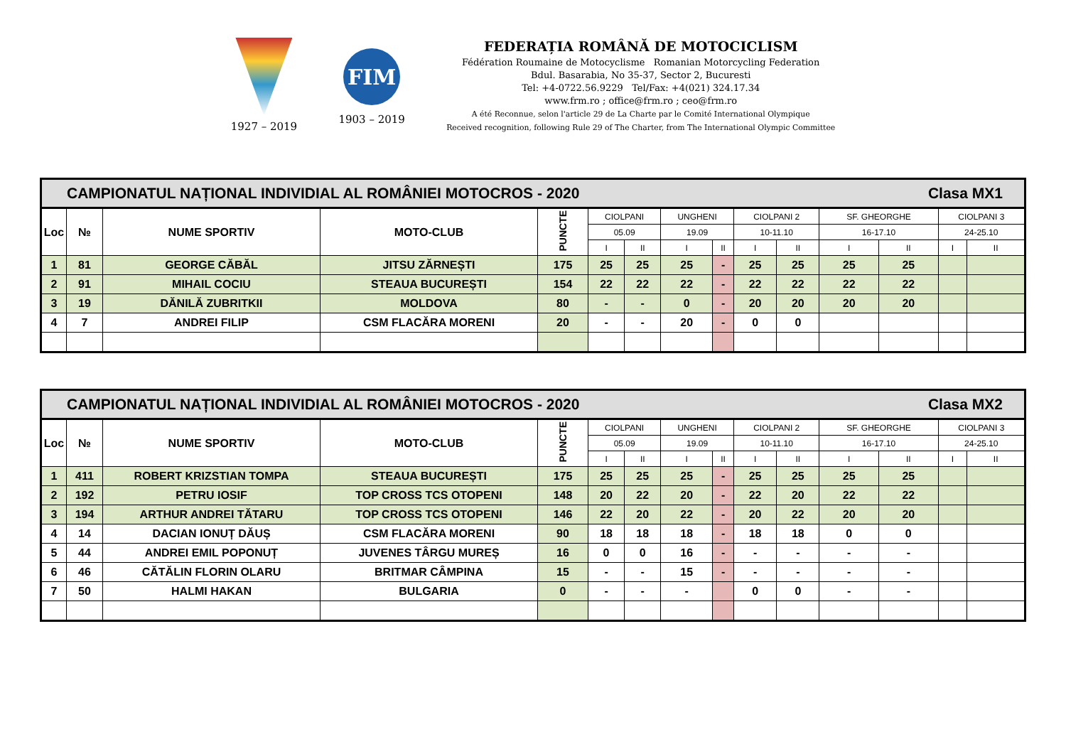1927 – 2019
FIM
1903 – 2019
FEDERAȚIA ROMÂNĂ DE MOTOCICLISM
Fédération Roumaine de Motocyclisme Romanian Motorcycling Federation
Bdul. Basarabia, No 35-37, Sector 2, Bucuresti
Tel: +4-0722.56.9229 Tel/Fax: +4(021) 324.17.34
www.frm.ro ; office@frm.ro ; ceo@frm.ro
A été Reconnue, selon l'article 29 de La Charte par le Comité International Olympique
Received recognition, following Rule 29 of The Charter, from The International Olympic Committee
| CAMPIONATUL NAȚIONAL INDIVIDIAL AL ROMÂNIEI MOTOCROS - 2020 Clasa MX1 | | | | | | | | | | | | | | |
| --- | --- | --- | --- | --- | --- | --- | --- | --- | --- | --- | --- | --- | --- | --- |
| Loc | № | NUME SPORTIV | MOTO-CLUB | PUNCTE | CIOLPANI | | UNGHENI | | CIOLPANI 2 | | SF. GHEORGHE | | CIOLPANI 3 | |
| | | | | | 05.09 | | 19.09 | | 10-11.10 | | 16-17.10 | | 24-25.10 | |
| | | | | | I | II | I | II | I | II | I | II | I | II |
| 1 | 81 | GEORGE CĂBĂL | JITSU ZĂRNEȘTI | 175 | 25 | 25 | 25 | - | 25 | 25 | 25 | 25 | | |
| 2 | 91 | MIHAIL COCIU | STEAUA BUCUREȘTI | 154 | 22 | 22 | 22 | - | 22 | 22 | 22 | 22 | | |
| 3 | 19 | DĂNILĂ ZUBRITKII | MOLDOVA | 80 | - | - | 0 | - | 20 | 20 | 20 | 20 | | |
| 4 | 7 | ANDREI FILIP | CSM FLACĂRA MORENI | 20 | - | - | 20 | - | 0 | 0 | | | | |
| CAMPIONATUL NAȚIONAL INDIVIDIAL AL ROMÂNIEI MOTOCROS - 2020 Clasa MX2 | | | | | | | | | | | | | | |
| --- | --- | --- | --- | --- | --- | --- | --- | --- | --- | --- | --- | --- | --- | --- |
| Loc | № | NUME SPORTIV | MOTO-CLUB | PUNCTE | CIOLPANI | | UNGHENI | | CIOLPANI 2 | | SF. GHEORGHE | | CIOLPANI 3 | |
| | | | | | 05.09 | | 19.09 | | 10-11.10 | | 16-17.10 | | 24-25.10 | |
| | | | | | I | II | I | II | I | II | I | II | I | II |
| 1 | 411 | ROBERT KRIZSTIAN TOMPA | STEAUA BUCUREȘTI | 175 | 25 | 25 | 25 | - | 25 | 25 | 25 | 25 | | |
| 2 | 192 | PETRU IOSIF | TOP CROSS TCS OTOPENI | 148 | 20 | 22 | 20 | - | 22 | 20 | 22 | 22 | | |
| 3 | 194 | ARTHUR ANDREI TĂTARU | TOP CROSS TCS OTOPENI | 146 | 22 | 20 | 22 | - | 20 | 22 | 20 | 20 | | |
| 4 | 14 | DACIAN IONUȚ DĂUȘ | CSM FLACĂRA MORENI | 90 | 18 | 18 | 18 | - | 18 | 18 | 0 | 0 | | |
| 5 | 44 | ANDREI EMIL POPONUȚ | JUVENES TÂRGU MUREȘ | 16 | 0 | 0 | 16 | - | - | - | - | - | | |
| 6 | 46 | CĂTĂLIN FLORIN OLARU | BRITMAR CÂMPINA | 15 | - | - | 15 | - | - | - | - | - | | |
| 7 | 50 | HALMI HAKAN | BULGARIA | 0 | - | - | - | | 0 | 0 | - | - | | |